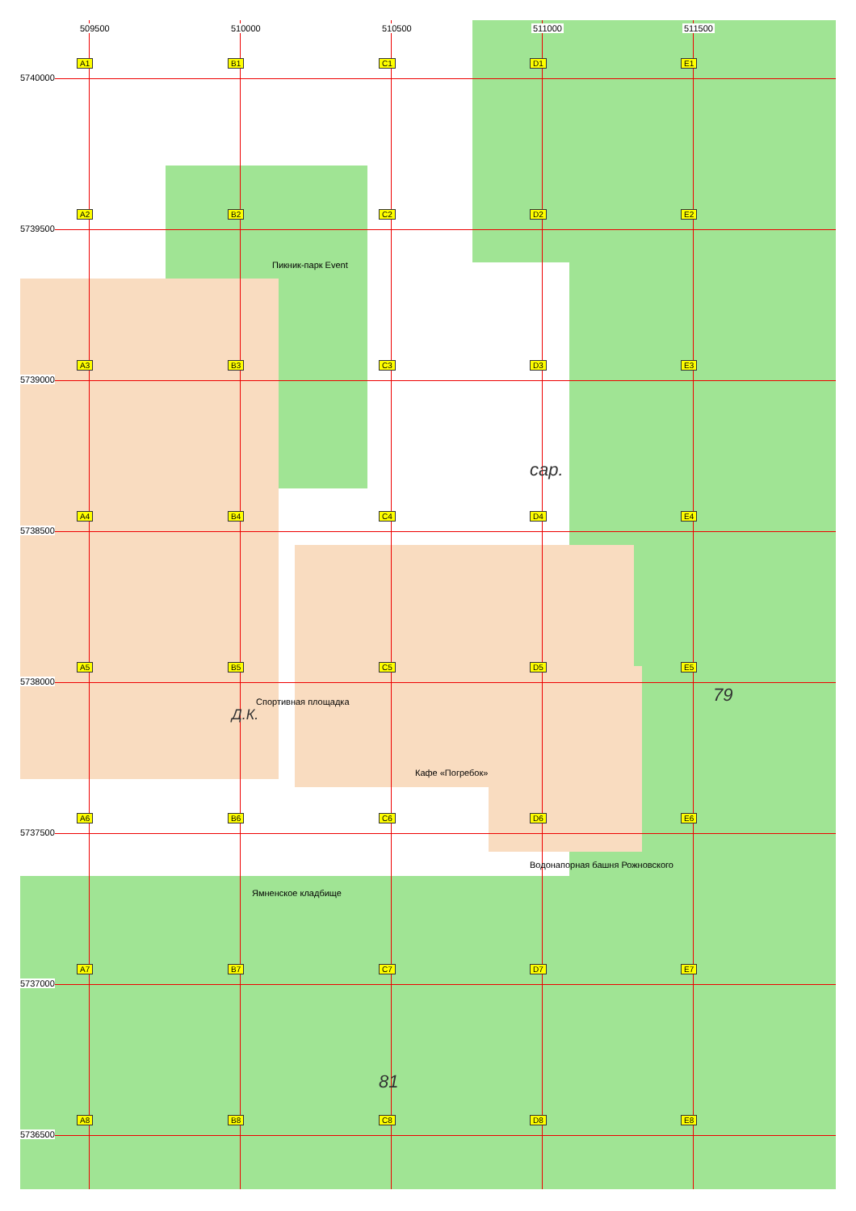509500
510000
510500
511000
511500
5740000
A1
B1
C1
D1
E1
5739500
A2
B2
Пикник-парк Event
C2
D2
E2
5739000
A3
B3
C3
D3
сар.
E3
5738500
A4
B4
C4
D4
E4
5738000
A5
B5
Спортивная площадка
Д.К.
C5
Кафе «Погребок»
D5
E5
79
5737500
A6
B6
Ямненское кладбище
C6
D6
Водонапорная башня Рожновского
E6
5737000
A7
B7
C7
81
D7
E7
5736500
A8
B8
C8
D8
E8